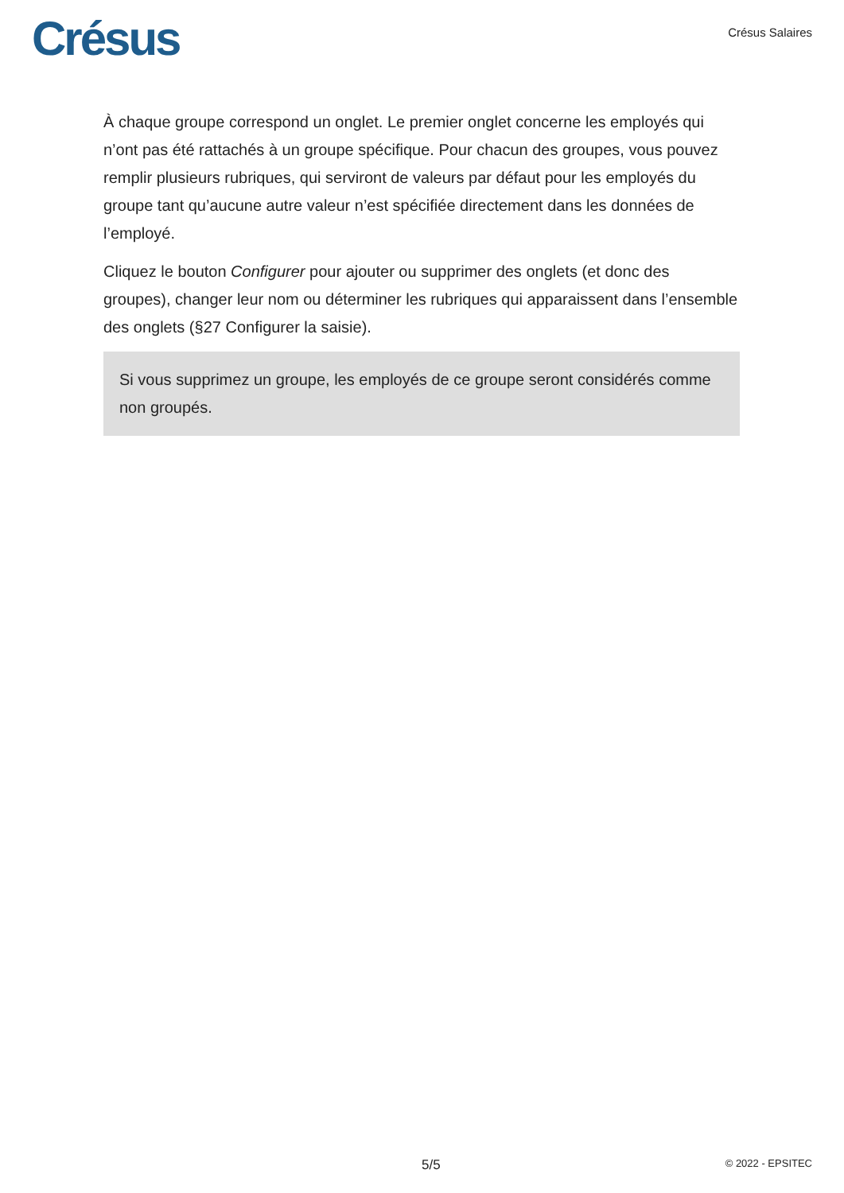Crésus
Crésus Salaires
À chaque groupe correspond un onglet. Le premier onglet concerne les employés qui n’ont pas été rattachés à un groupe spécifique. Pour chacun des groupes, vous pouvez remplir plusieurs rubriques, qui serviront de valeurs par défaut pour les employés du groupe tant qu’aucune autre valeur n’est spécifiée directement dans les données de l’employé.
Cliquez le bouton Configurer pour ajouter ou supprimer des onglets (et donc des groupes), changer leur nom ou déterminer les rubriques qui apparaissent dans l’ensemble des onglets (§27 Configurer la saisie).
Si vous supprimez un groupe, les employés de ce groupe seront considérés comme non groupés.
5/5 © 2022 - EPSITEC